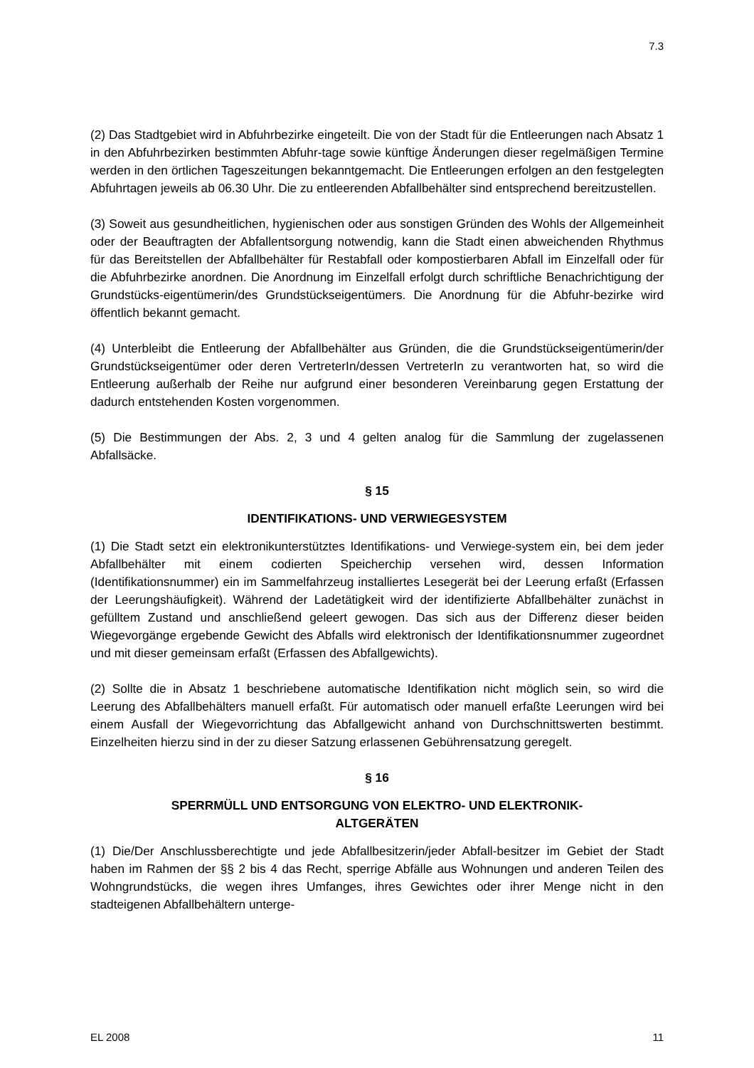7.3
(2) Das Stadtgebiet wird in Abfuhrbezirke eingeteilt. Die von der Stadt für die Entleerungen nach Absatz 1 in den Abfuhrbezirken bestimmten Abfuhr-tage sowie künftige Änderungen dieser regelmäßigen Termine werden in den örtlichen Tageszeitungen bekanntgemacht. Die Entleerungen erfolgen an den festgelegten Abfuhrtagen jeweils ab 06.30 Uhr. Die zu entleerenden Abfallbehälter sind entsprechend bereitzustellen.
(3) Soweit aus gesundheitlichen, hygienischen oder aus sonstigen Gründen des Wohls der Allgemeinheit oder der Beauftragten der Abfallentsorgung notwendig, kann die Stadt einen abweichenden Rhythmus für das Bereitstellen der Abfallbehälter für Restabfall oder kompostierbaren Abfall im Einzelfall oder für die Abfuhrbezirke anordnen. Die Anordnung im Einzelfall erfolgt durch schriftliche Benachrichtigung der Grundstücks-eigentümerin/des Grundstückseigentümers. Die Anordnung für die Abfuhr-bezirke wird öffentlich bekannt gemacht.
(4) Unterbleibt die Entleerung der Abfallbehälter aus Gründen, die die Grundstückseigentümerin/der Grundstückseigentümer oder deren VertreterIn/dessen VertreterIn zu verantworten hat, so wird die Entleerung außerhalb der Reihe nur aufgrund einer besonderen Vereinbarung gegen Erstattung der dadurch entstehenden Kosten vorgenommen.
(5) Die Bestimmungen der Abs. 2, 3 und 4 gelten analog für die Sammlung der zugelassenen Abfallsäcke.
§ 15
IDENTIFIKATIONS- UND VERWIEGESYSTEM
(1) Die Stadt setzt ein elektronikunterstütztes Identifikations- und Verwiege-system ein, bei dem jeder Abfallbehälter mit einem codierten Speicherchip versehen wird, dessen Information (Identifikationsnummer) ein im Sammelfahrzeug installiertes Lesegerät bei der Leerung erfaßt (Erfassen der Leerungshäufigkeit). Während der Ladetätigkeit wird der identifizierte Abfallbehälter zunächst in gefülltem Zustand und anschließend geleert gewogen. Das sich aus der Differenz dieser beiden Wiegevorgänge ergebende Gewicht des Abfalls wird elektronisch der Identifikationsnummer zugeordnet und mit dieser gemeinsam erfaßt (Erfassen des Abfallgewichts).
(2) Sollte die in Absatz 1 beschriebene automatische Identifikation nicht möglich sein, so wird die Leerung des Abfallbehälters manuell erfaßt. Für automatisch oder manuell erfaßte Leerungen wird bei einem Ausfall der Wiegevorrichtung das Abfallgewicht anhand von Durchschnittswerten bestimmt. Einzelheiten hierzu sind in der zu dieser Satzung erlassenen Gebührensatzung geregelt.
§ 16
SPERRMÜLL UND ENTSORGUNG VON ELEKTRO- UND ELEKTRONIK-
ALTGERÄTEN
(1) Die/Der Anschlussberechtigte und jede Abfallbesitzerin/jeder Abfall-besitzer im Gebiet der Stadt haben im Rahmen der §§ 2 bis 4 das Recht, sperrige Abfälle aus Wohnungen und anderen Teilen des Wohngrundstücks, die wegen ihres Umfanges, ihres Gewichtes oder ihrer Menge nicht in den stadteigenen Abfallbehältern unterge-
EL 2008 11